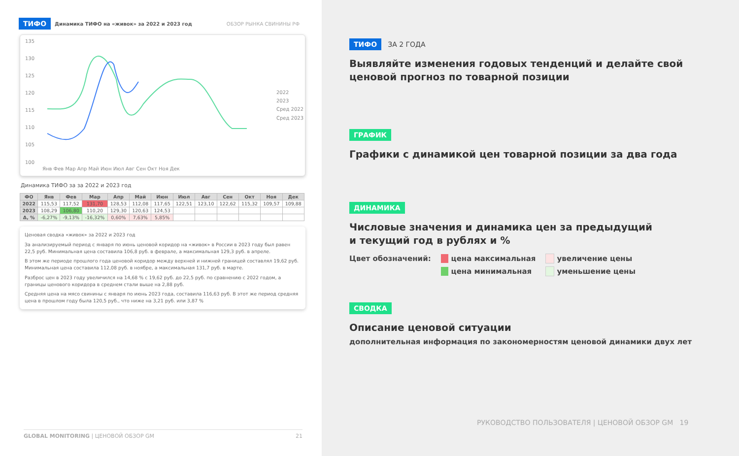ТИФО Динамика ТИФО на «живок» за 2022 и 2023 год ОБЗОР РЫНКА СВИНИНЫ РФ
135
130
125
120
115
110
105
100
2022
2023
Сред 2022
Сред 2023
Янв Фев Мар Апр Май Июн Июл Авг Сен Окт Ноя Дек
Динамика ТИФО за за 2022 и 2023 год
| ФО | Янв | Фев | Мар | Апр | Май | Июн | Июл | Авг | Сен | Окт | Ноя | Дек |
| --- | --- | --- | --- | --- | --- | --- | --- | --- | --- | --- | --- | --- |
| 2022 | 115,53 | 117,52 | 131,70 | 128,53 | 112,08 | 117,65 | 122,51 | 123,10 | 122,62 | 115,32 | 109,57 | 109,88 |
| 2023 | 108,29 | 106,80 | 110,20 | 129,30 | 120,63 | 124,53 | | | | | | |
| Δ, % | -6,27% | -9,13% | -16,32% | 0,60% | 7,63% | 5,85% | | | | | | |
Ценовая сводка «живок» за 2022 и 2023 год
За анализируемый период с января по июнь ценовой коридор на «живок» в России в 2023 году был равен 22,5 руб. Минимальная цена составила 106,8 руб. в феврале, а максимальная 129,3 руб. в апреле.
В этом же периоде прошлого года ценовой коридор между верхней и нижней границей составлял 19,62 руб. Минимальная цена составила 112,08 руб. в ноябре, а максимальная 131,7 руб. в марте.
Разброс цен в 2023 году увеличился на 14,68 % с 19,62 руб. до 22,5 руб. по сравнению с 2022 годом, а границы ценового коридора в среднем стали выше на 2,88 руб.
Средняя цена на мясо свинины с января по июнь 2023 года, составила 116,63 руб. В этот же период средняя цена в прошлом году была 120,5 руб., что ниже на 3,21 руб. или 3,87 %
GLOBAL MONITORING | ЦЕНОВОЙ ОБЗОР GM 21
ТИФО ЗА 2 ГОДА
Выявляйте изменения годовых тенденций и делайте свой ценовой прогноз по товарной позиции
ГРАФИК
Графики с динамикой цен товарной позиции за два года
ДИНАМИКА
Числовые значения и динамика цен за предыдущий
и текущий год в рублях и %
Цвет обозначений: цена максимальная
цена минимальная
увеличение цены
уменьшение цены
СВОДКА
Описание ценовой ситуации
дополнительная информация по закономерностям ценовой динамики двух лет
РУКОВОДСТВО ПОЛЬЗОВАТЕЛЯ | ЦЕНОВОЙ ОБЗОР GM 19